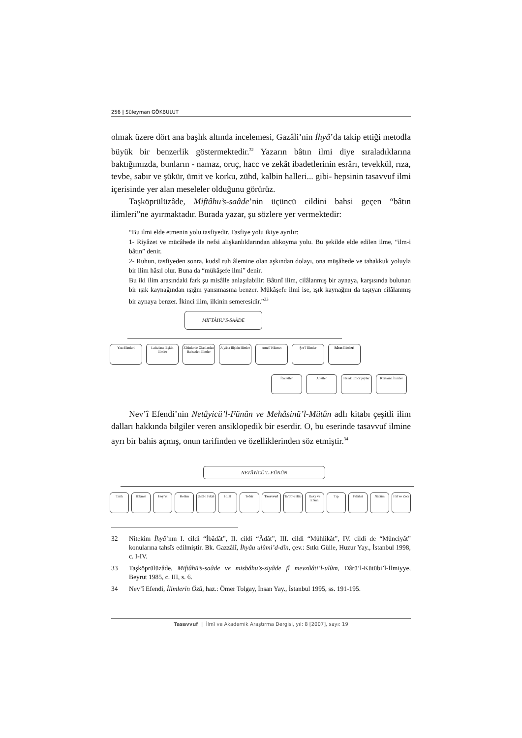256 | Süleyman GÖKBULUT
olmak üzere dört ana başlık altında incelemesi, Gazâli’nin İhyâ’da takip etti­ği metodla büyük bir benzerlik göstermektedir.<sup>32</sup> Yazarın bâtın ilmi diye sıraladıklarına baktığımızda, bunların - namaz, oruç, hacc ve zekât ibadetle­rinin esrârı, tevekkül, rıza, tevbe, sabır ve şükür, ümit ve korku, zühd, kalbin halleri... gibi- hepsinin tasavvuf ilmi içerisinde yer alan meseleler olduğunu görürüz.
Taşköprülüzâde, Miftâhu’s-saâde’nin üçüncü cildini bahsi geçen “bâtın ilimleri”ne ayırmaktadır. Burada yazar, şu sözlere yer vermektedir:
“Bu ilmi elde etmenin yolu tasfiyedir. Tasfiye yolu ikiye ayrılır:
1- Riyâzet ve mücâhede ile nefsi alışkanlıklarından alıkoyma yolu. Bu şekilde elde edilen ilme, “ilm-i bâtın” denir.
2- Ruhun, tasfiyeden sonra, kudsî ruh âlemine olan aşkından dolayı, ona müşâhede ve tahakkuk yoluyla bir ilim hâsıl olur. Buna da “mükâşefe ilmi” denir.
Bu iki ilim arasındaki fark şu misâlle anlaşılabilir: Bâtınî ilim, cilâlanmış bir aynaya, karşısında bulunan bir ışık kaynağından ışığın yansımasına benzer. Mükâşefe ilmi ise, ışık kaynağını da taşıyan cilâlanmış bir aynaya benzer. İkinci ilim, ilkinin semeresi­dir.”<sup>33</sup>
MİFTÂHU’S-SAÂDE
Yazı İlimleri Lafızlara İlişkin İlimler Zihinlerde Olanlardan Bahseden İlimler A’yâna İlişkin İlimler Amelî Hikmet Şer’î İlimler Bâtın İlimleri
İbadetler Adetler Helak Edici Şeyler Kurtarıcı İlimler
Nev’î Efendi’nin Netâyicü’l-Fünûn ve Mehâsinü’l-Mütûn adlı kitabı çeşitli ilim dalları hakkında bilgiler veren ansiklopedik bir eserdir. O, bu eserinde tasavvuf ilmine ayrı bir bahis açmış, onun tarifinden ve özelliklerinden söz etmiştir.<sup>34</sup>
NETÂYİCÜ’L-FÜNÛN
Tarih Hikmet Hey’et Kelâm Usûl-i Fıkıh Hilâf Tefsîr Tasavvuf Ta’bîr-i Hâb Ruky ve Efsun Tıp Felâhat Nücûm Fâl ve Zecr
32 Nitekim İhyâ’nın I. cildi “İbâdât”, II. cildi “Âdât”, III. cildi “Mühlikât”, IV. cildi de “Münciyât” konularına tahsîs edilmiştir. Bk. Gazzâlî, İhyâu ulûmi’d-dîn, çev.: Sıtkı Gülle, Huzur Yay., İstanbul 1998, c. I-IV.
33 Taşköprülüzâde, Miftâhü’s-saâde ve misbâhu’s-siyâde fî mevzûâti’l-ulûm, Dârü’l-Kütübi’l-İlmiyye, Beyrut 1985, c. III, s. 6.
34 Nev’î Efendi, İlimlerin Özü, haz.: Ömer Tolgay, İnsan Yay., İstanbul 1995, ss. 191-195.
Tasavvuf | İlmî ve Akademik Araştırma Dergisi, yıl: 8 [2007], sayı: 19